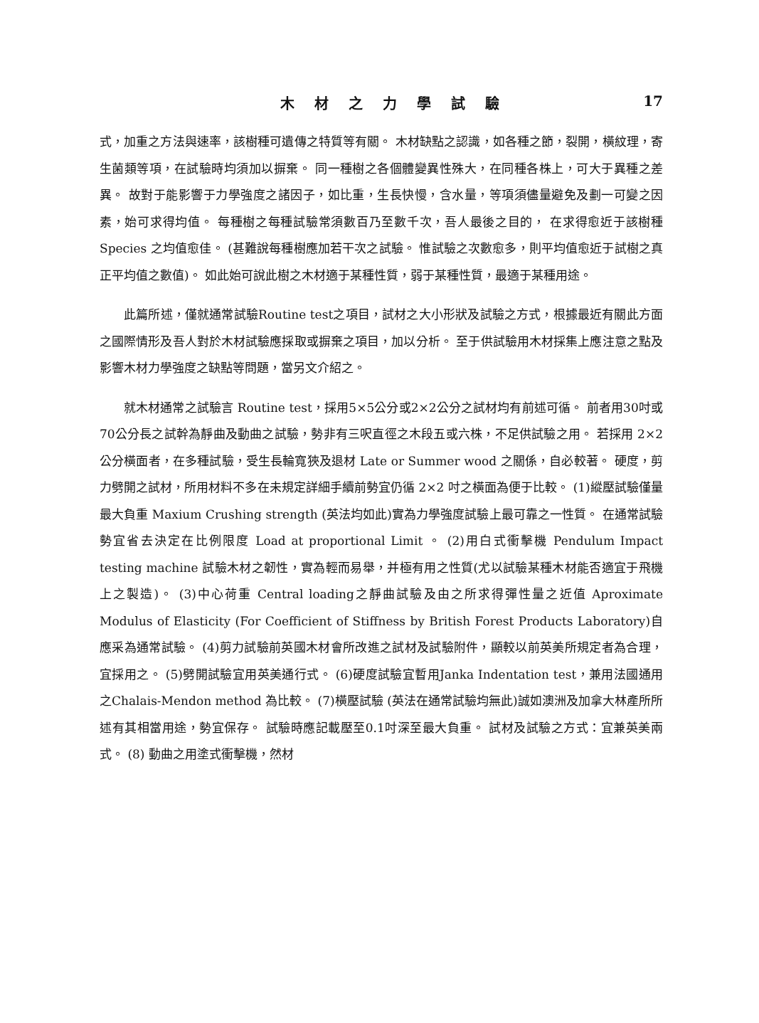木材之力學試驗 17
式，加重之方法與速率，該樹種可遺傳之特質等有關。 木材缺點之認識，如各種之節，裂開，橫紋理，寄生菌類等項，在試驗時均須加以摒棄。 同一種樹之各個體變異性殊大，在同種各株上，可大于異種之差異。 故對于能影響于力學強度之諸因子，如比重，生長快慢，含水量，等項須儘量避免及劃一可變之因素，始可求得均值。 每種樹之每種試驗常須數百乃至數千次，吾人最後之目的， 在求得愈近于該樹種 Species 之均值愈佳。 (甚難說每種樹應加若干次之試驗。 惟試驗之次數愈多，則平均值愈近于試樹之真正平均值之數值)。 如此始可說此樹之木材適于某種性質，弱于某種性質，最適于某種用途。
此篇所述，僅就通常試驗Routine test之項目，試材之大小形狀及試驗之方式，根據最近有關此方面之國際情形及吾人對於木材試驗應採取或摒棄之項目，加以分析。 至于供試驗用木材採集上應注意之點及影響木材力學強度之缺點等問題，當另文介紹之。
就木材通常之試驗言 Routine test，採用5×5公分或2×2公分之試材均有前述可循。 前者用30吋或70公分長之試幹為靜曲及動曲之試驗，勢非有三呎直徑之木段五或六株，不足供試驗之用。 若採用 2×2 公分橫面者，在多種試驗，受生長輪寬狹及退材 Late or Summer wood 之關係，自必較著。 硬度，剪力劈開之試材，所用材料不多在未規定詳細手續前勢宜仍循 2×2 吋之橫面為便于比較。 (1)縱壓試驗僅量最大負重 Maxium Crushing strength (英法均如此)實為力學強度試驗上最可靠之一性質。 在通常試驗勢宜省去決定在比例限度 Load at proportional Limit 。 (2)用白式衝擊機 Pendulum Impact testing machine 試驗木材之韌性，實為輕而易舉，并極有用之性質(尤以試驗某種木材能否適宜于飛機上之製造)。 (3)中心荷重 Central loading之靜曲試驗及由之所求得彈性量之近值 Aproximate Modulus of Elasticity (For Coefficient of Stiffness by British Forest Products Laboratory)自應采為通常試驗。 (4)剪力試驗前英國木材會所改進之試材及試驗附件，顯較以前英美所規定者為合理，宜採用之。 (5)劈開試驗宜用英美通行式。 (6)硬度試驗宜暫用Janka Indentation test，兼用法國通用之Chalais-Mendon method 為比較。 (7)橫壓試驗 (英法在通常試驗均無此)誠如澳洲及加拿大林產所所述有其相當用途，勢宜保存。 試驗時應記載壓至0.1吋深至最大負重。 試材及試驗之方式：宜兼英美兩式。 (8) 動曲之用塗式衝擊機，然材